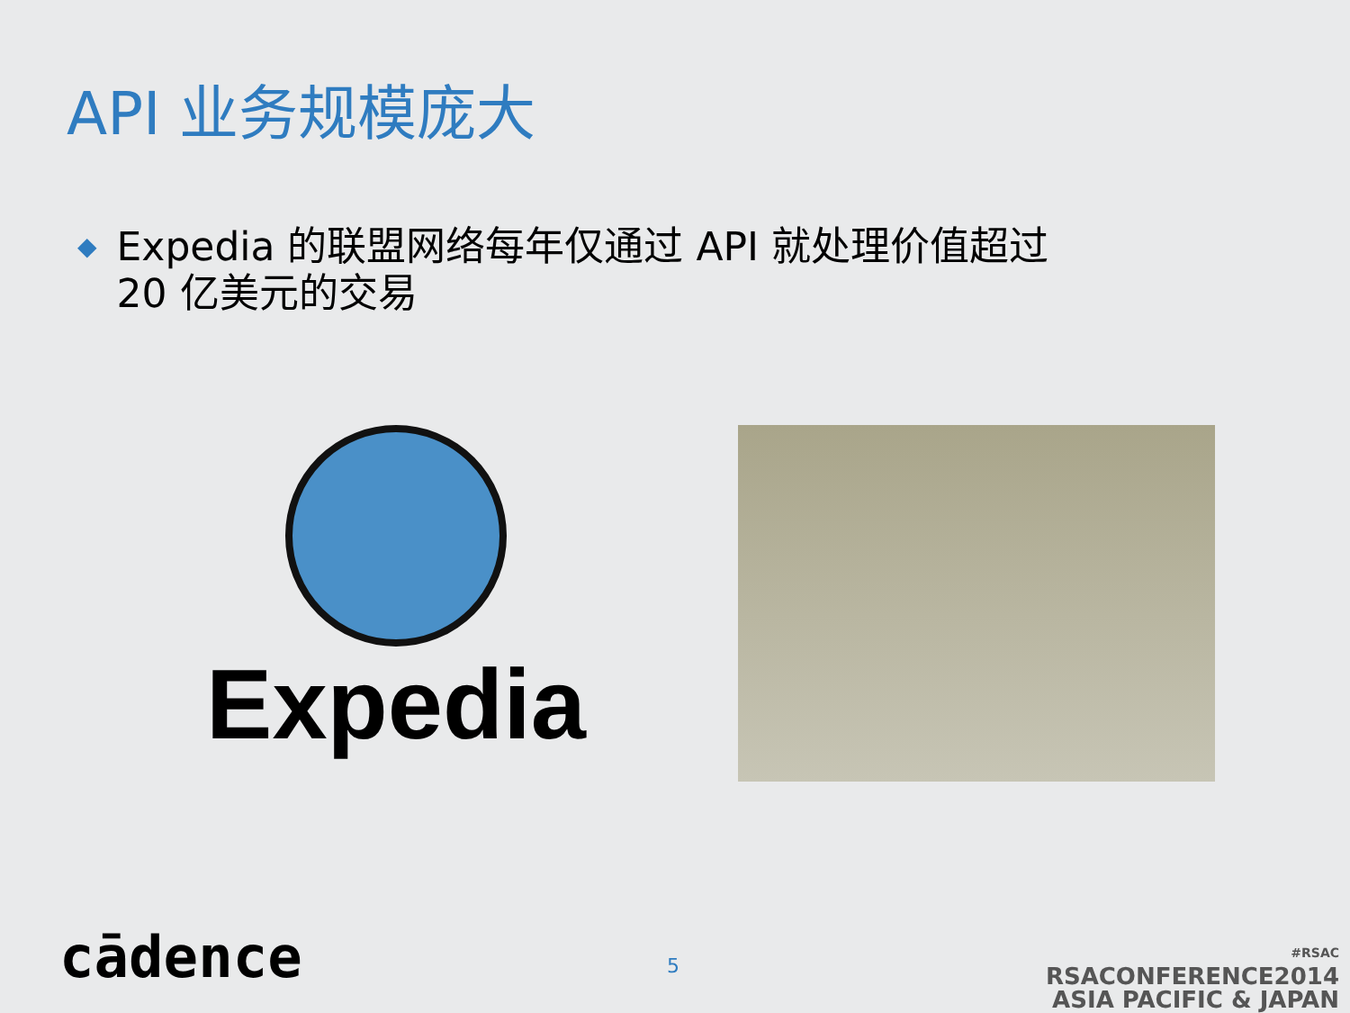API 业务规模庞大
◆
Expedia 的联盟网络每年仅通过 API 就处理价值超过
20 亿美元的交易
Expedia
cādence 5
#RSAC
RSACONFERENCE2014
ASIA PACIFIC & JAPAN